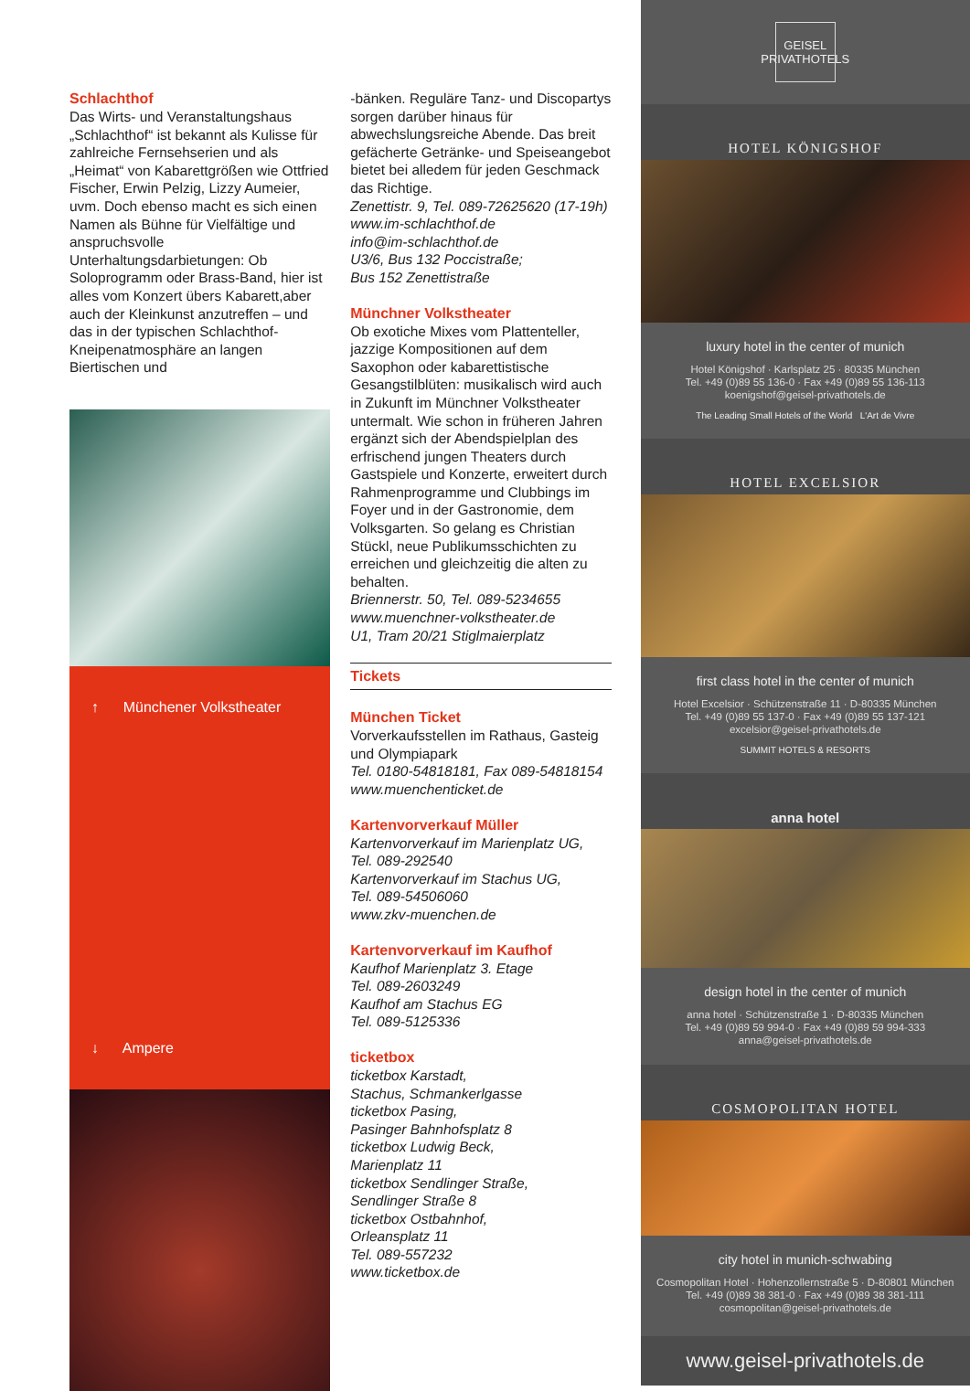Schlachthof
Das Wirts- und Veranstaltungshaus „Schlachthof“ ist bekannt als Kulisse für zahlreiche Fernsehserien und als „Heimat“ von Kabarettgrößen wie Ottfried Fischer, Erwin Pelzig, Lizzy Aumeier, uvm. Doch ebenso macht es sich einen Namen als Bühne für Vielfältige und anspruchsvolle Unterhaltungsdarbietungen: Ob Soloprogramm oder Brass-Band, hier ist alles vom Konzert übers Kabarett,aber auch der Kleinkunst anzutreffen – und das in der typischen Schlachthof-Kneipenatmosphäre an langen Biertischen und
↑ Münchener Volkstheater
↓ Ampere
-bänken. Reguläre Tanz- und Discopartys sorgen darüber hinaus für abwechslungsreiche Abende. Das breit gefächerte Getränke- und Speiseangebot bietet bei alledem für jeden Geschmack das Richtige.
Zenettistr. 9, Tel. 089-72625620 (17-19h)
www.im-schlachthof.de
info@im-schlachthof.de
U3/6, Bus 132 Poccistraße;
Bus 152 Zenettistraße
Münchner Volkstheater
Ob exotiche Mixes vom Plattenteller, jazzige Kompositionen auf dem Saxophon oder kabarettistische Gesangstilblüten: musikalisch wird auch in Zukunft im Münchner Volkstheater untermalt. Wie schon in früheren Jahren ergänzt sich der Abendspielplan des erfrischend jungen Theaters durch Gastspiele und Konzerte, erweitert durch Rahmenprogramme und Clubbings im Foyer und in der Gastronomie, dem Volksgarten. So gelang es Christian Stückl, neue Publikumsschichten zu erreichen und gleichzeitig die alten zu behalten.
Briennerstr. 50, Tel. 089-5234655
www.muenchner-volkstheater.de
U1, Tram 20/21 Stiglmaierplatz
Tickets
München Ticket
Vorverkaufsstellen im Rathaus, Gasteig und Olympiapark
Tel. 0180-54818181, Fax 089-54818154
www.muenchenticket.de
Kartenvorverkauf Müller
Kartenvorverkauf im Marienplatz UG,
Tel. 089-292540
Kartenvorverkauf im Stachus UG,
Tel. 089-54506060
www.zkv-muenchen.de
Kartenvorverkauf im Kaufhof
Kaufhof Marienplatz 3. Etage
Tel. 089-2603249
Kaufhof am Stachus EG
Tel. 089-5125336
ticketbox
ticketbox Karstadt,
Stachus, Schmankerlgasse
ticketbox Pasing,
Pasinger Bahnhofsplatz 8
ticketbox Ludwig Beck,
Marienplatz 11
ticketbox Sendlinger Straße,
Sendlinger Straße 8
ticketbox Ostbahnhof,
Orleansplatz 11
Tel. 089-557232
www.ticketbox.de
GEISEL
PRIVATHOTELS
HOTEL KÖNIGSHOF
luxury hotel in the center of munich
Hotel Königshof · Karlsplatz 25 · 80335 München
Tel. +49 (0)89 55 136-0 · Fax +49 (0)89 55 136-113
koenigshof@geisel-privathotels.de
The Leading Small Hotels of the World L'Art de Vivre
HOTEL EXCELSIOR
first class hotel in the center of munich
Hotel Excelsior · Schützenstraße 11 · D-80335 München
Tel. +49 (0)89 55 137-0 · Fax +49 (0)89 55 137-121
excelsior@geisel-privathotels.de
SUMMIT HOTELS & RESORTS
anna hotel
design hotel in the center of munich
anna hotel · Schützenstraße 1 · D-80335 München
Tel. +49 (0)89 59 994-0 · Fax +49 (0)89 59 994-333
anna@geisel-privathotels.de
COSMOPOLITAN HOTEL
city hotel in munich-schwabing
Cosmopolitan Hotel · Hohenzollernstraße 5 · D-80801 München
Tel. +49 (0)89 38 381-0 · Fax +49 (0)89 38 381-111
cosmopolitan@geisel-privathotels.de
www.geisel-privathotels.de